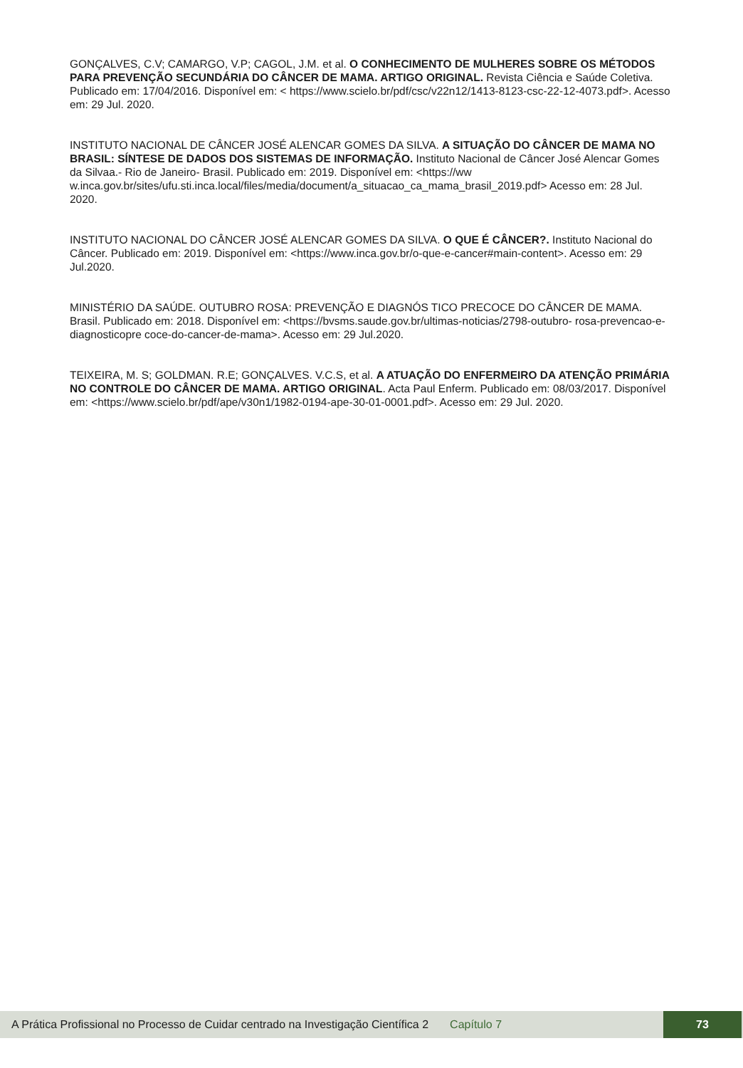GONÇALVES, C.V; CAMARGO, V.P; CAGOL, J.M. et al. O CONHECIMENTO DE MULHERES SOBRE OS MÉTODOS PARA PREVENÇÃO SECUNDÁRIA DO CÂNCER DE MAMA. ARTIGO ORIGINAL. Revista Ciência e Saúde Coletiva. Publicado em: 17/04/2016. Disponível em: < https://www.scielo.br/pdf/csc/v22n12/1413-8123-csc-22-12-4073.pdf>. Acesso em: 29 Jul. 2020.
INSTITUTO NACIONAL DE CÂNCER JOSÉ ALENCAR GOMES DA SILVA. A SITUAÇÃO DO CÂNCER DE MAMA NO BRASIL: SÍNTESE DE DADOS DOS SISTEMAS DE INFORMAÇÃO. Instituto Nacional de Câncer José Alencar Gomes da Silvaa.- Rio de Janeiro- Brasil. Publicado em: 2019. Disponível em: <https://ww w.inca.gov.br/sites/ufu.sti.inca.local/files/media/document/a_situacao_ca_mama_brasil_2019.pdf> Acesso em: 28 Jul. 2020.
INSTITUTO NACIONAL DO CÂNCER JOSÉ ALENCAR GOMES DA SILVA. O QUE É CÂNCER?. Instituto Nacional do Câncer. Publicado em: 2019. Disponível em: <https://www.inca.gov.br/o-que-e-cancer#main-content>. Acesso em: 29 Jul.2020.
MINISTÉRIO DA SAÚDE. OUTUBRO ROSA: PREVENÇÃO E DIAGNÓS TICO PRECOCE DO CÂNCER DE MAMA. Brasil. Publicado em: 2018. Disponível em: <https://bvsms.saude.gov.br/ultimas-noticias/2798-outubro- rosa-prevencao-e-diagnosticopre coce-do-cancer-de-mama>. Acesso em: 29 Jul.2020.
TEIXEIRA, M. S; GOLDMAN. R.E; GONÇALVES. V.C.S, et al. A ATUAÇÃO DO ENFERMEIRO DA ATENÇÃO PRIMÁRIA NO CONTROLE DO CÂNCER DE MAMA. ARTIGO ORIGINAL. Acta Paul Enferm. Publicado em: 08/03/2017. Disponível em: <https://www.scielo.br/pdf/ape/v30n1/1982-0194-ape-30-01-0001.pdf>. Acesso em: 29 Jul. 2020.
A Prática Profissional no Processo de Cuidar centrado na Investigação Científica 2 Capítulo 7 73